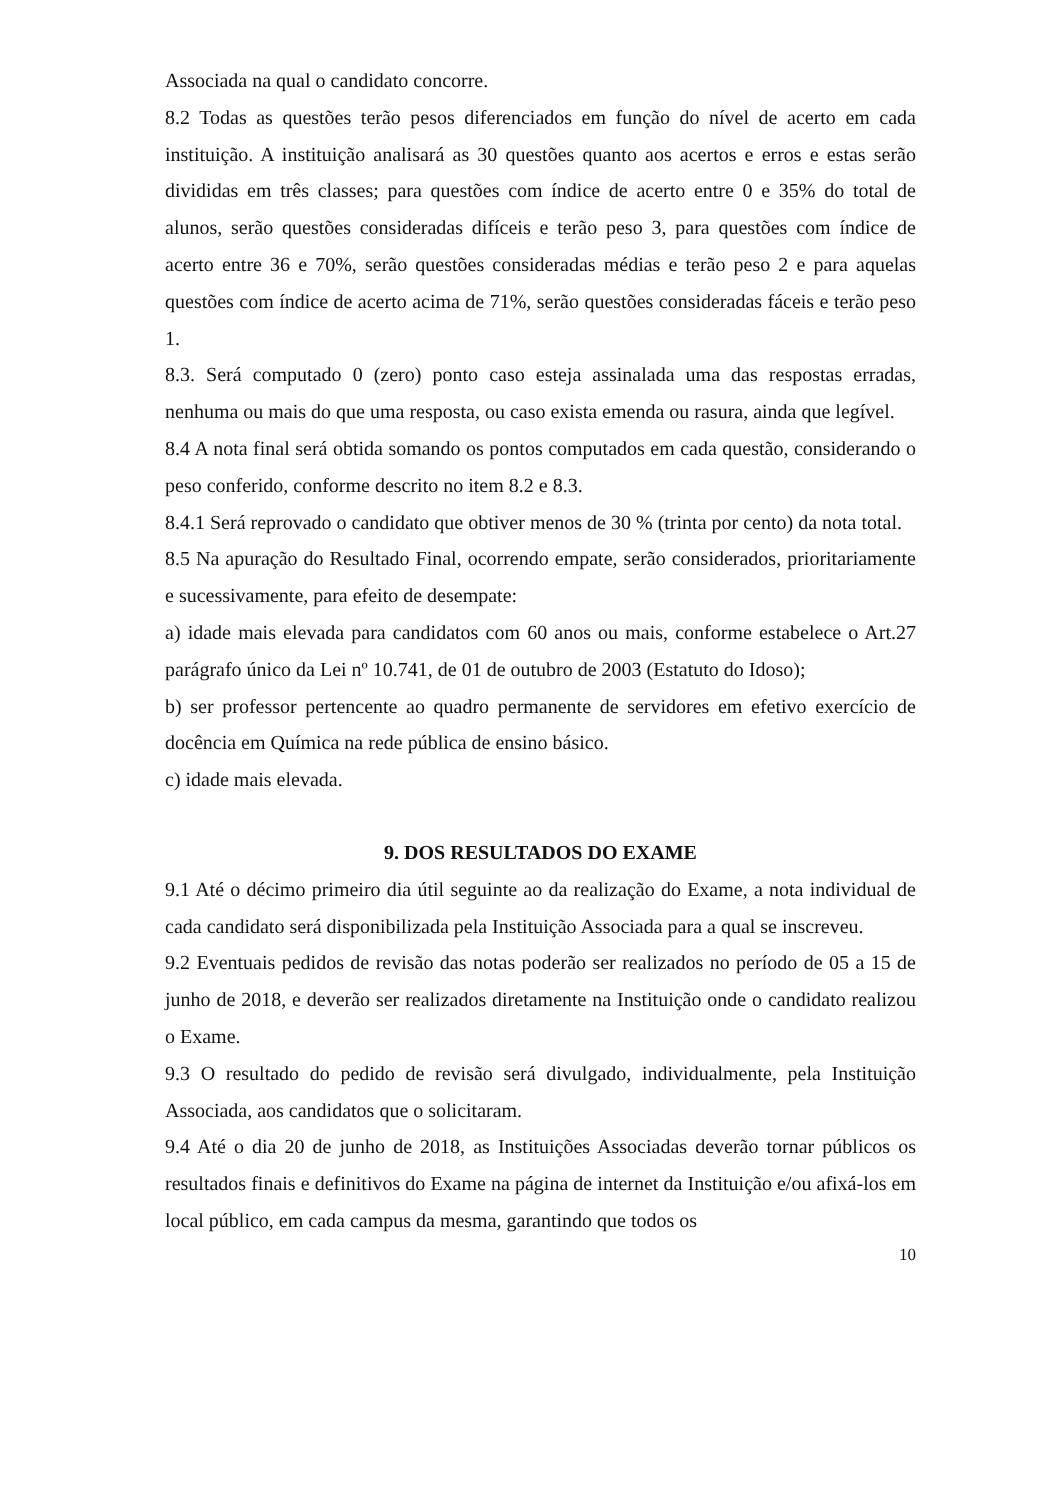Associada na qual o candidato concorre.
8.2 Todas as questões terão pesos diferenciados em função do nível de acerto em cada instituição. A instituição analisará as 30 questões quanto aos acertos e erros e estas serão divididas em três classes; para questões com índice de acerto entre 0 e 35% do total de alunos, serão questões consideradas difíceis e terão peso 3, para questões com índice de acerto entre 36 e 70%, serão questões consideradas médias e terão peso 2 e para aquelas questões com índice de acerto acima de 71%, serão questões consideradas fáceis e terão peso 1.
8.3. Será computado 0 (zero) ponto caso esteja assinalada uma das respostas erradas, nenhuma ou mais do que uma resposta, ou caso exista emenda ou rasura, ainda que legível.
8.4 A nota final será obtida somando os pontos computados em cada questão, considerando o peso conferido, conforme descrito no item 8.2 e 8.3.
8.4.1 Será reprovado o candidato que obtiver menos de 30 % (trinta por cento) da nota total.
8.5 Na apuração do Resultado Final, ocorrendo empate, serão considerados, prioritariamente e sucessivamente, para efeito de desempate:
a) idade mais elevada para candidatos com 60 anos ou mais, conforme estabelece o Art.27 parágrafo único da Lei nº 10.741, de 01 de outubro de 2003 (Estatuto do Idoso);
b) ser professor pertencente ao quadro permanente de servidores em efetivo exercício de docência em Química na rede pública de ensino básico.
c) idade mais elevada.
9. DOS RESULTADOS DO EXAME
9.1 Até o décimo primeiro dia útil seguinte ao da realização do Exame, a nota individual de cada candidato será disponibilizada pela Instituição Associada para a qual se inscreveu.
9.2 Eventuais pedidos de revisão das notas poderão ser realizados no período de 05 a 15 de junho de 2018, e deverão ser realizados diretamente na Instituição onde o candidato realizou o Exame.
9.3 O resultado do pedido de revisão será divulgado, individualmente, pela Instituição Associada, aos candidatos que o solicitaram.
9.4 Até o dia 20 de junho de 2018, as Instituições Associadas deverão tornar públicos os resultados finais e definitivos do Exame na página de internet da Instituição e/ou afixá-los em local público, em cada campus da mesma, garantindo que todos os
10